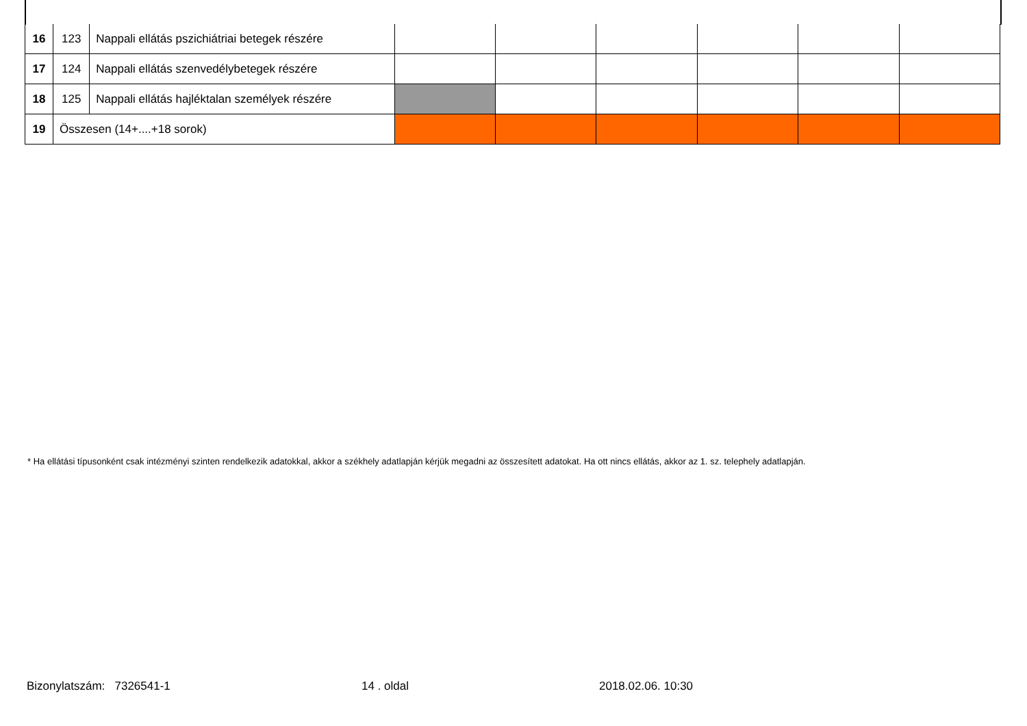| 16 | 123 | Nappali ellátás pszichiátriai betegek részére | | | | | | |
| 17 | 124 | Nappali ellátás szenvedélybetegek részére | | | | | | |
| 18 | 125 | Nappali ellátás hajléktalan személyek részére | | | | | | |
| 19 | Összesen (14+....+18 sorok) | | | | | | | |
* Ha ellátási típusonként csak intézményi szinten rendelkezik adatokkal, akkor a székhely adatlapján kérjük megadni az összesített adatokat. Ha ott nincs ellátás, akkor az 1. sz. telephely adatlapján.
Bizonylatszám: 7326541-1 14 . oldal 2018.02.06. 10:30